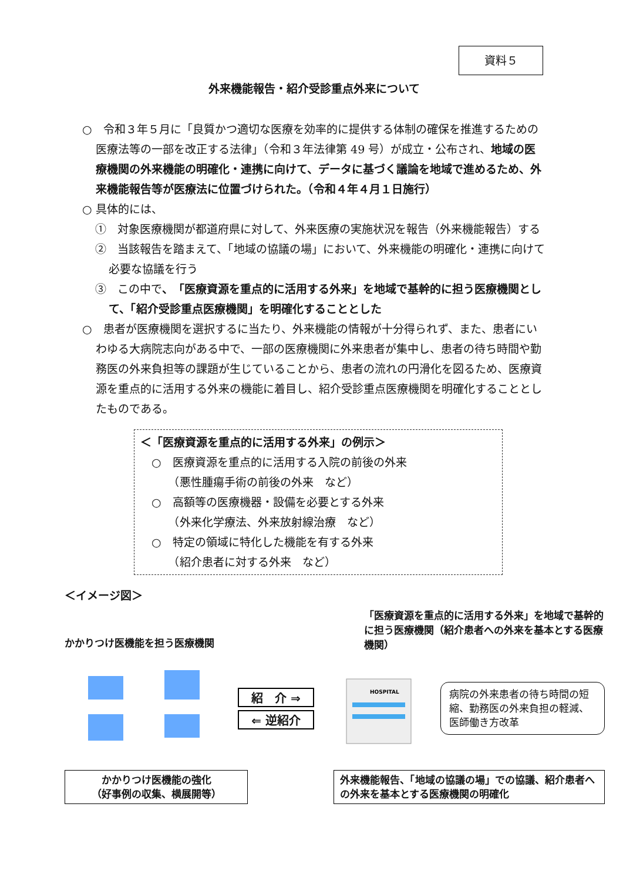資料５
外来機能報告・紹介受診重点外来について
○　令和３年５月に「良質かつ適切な医療を効率的に提供する体制の確保を推進するための医療法等の一部を改正する法律」（令和３年法律第 49 号）が成立・公布され、地域の医療機関の外来機能の明確化・連携に向けて、データに基づく議論を地域で進めるため、外来機能報告等が医療法に位置づけられた。（令和４年４月１日施行）
○ 具体的には、
①　対象医療機関が都道府県に対して、外来医療の実施状況を報告（外来機能報告）する
②　当該報告を踏まえて、「地域の協議の場」において、外来機能の明確化・連携に向けて必要な協議を行う
③　この中で、「医療資源を重点的に活用する外来」を地域で基幹的に担う医療機関として、「紹介受診重点医療機関」を明確化することとした
○　患者が医療機関を選択するに当たり、外来機能の情報が十分得られず、また、患者にいわゆる大病院志向がある中で、一部の医療機関に外来患者が集中し、患者の待ち時間や勤務医の外来負担等の課題が生じていることから、患者の流れの円滑化を図るため、医療資源を重点的に活用する外来の機能に着目し、紹介受診重点医療機関を明確化することとしたものである。
＜「医療資源を重点的に活用する外来」の例示＞
　○　医療資源を重点的に活用する入院の前後の外来
　　　（悪性腫瘍手術の前後の外来　など）
　○　高額等の医療機器・設備を必要とする外来
　　　（外来化学療法、外来放射線治療　など）
　○　特定の領域に特化した機能を有する外来
　　　（紹介患者に対する外来　など）
＜イメージ図＞
かかりつけ医機能を担う医療機関
「医療資源を重点的に活用する外来」を地域で基幹的に担う医療機関（紹介患者への外来を基本とする医療機関）
紹　介 ⇒
⇐ 逆紹介
HOSPITAL
病院の外来患者の待ち時間の短縮、勤務医の外来負担の軽減、医師働き方改革
かかりつけ医機能の強化
（好事例の収集、横展開等）
外来機能報告、「地域の協議の場」での協議、紹介患者への外来を基本とする医療機関の明確化